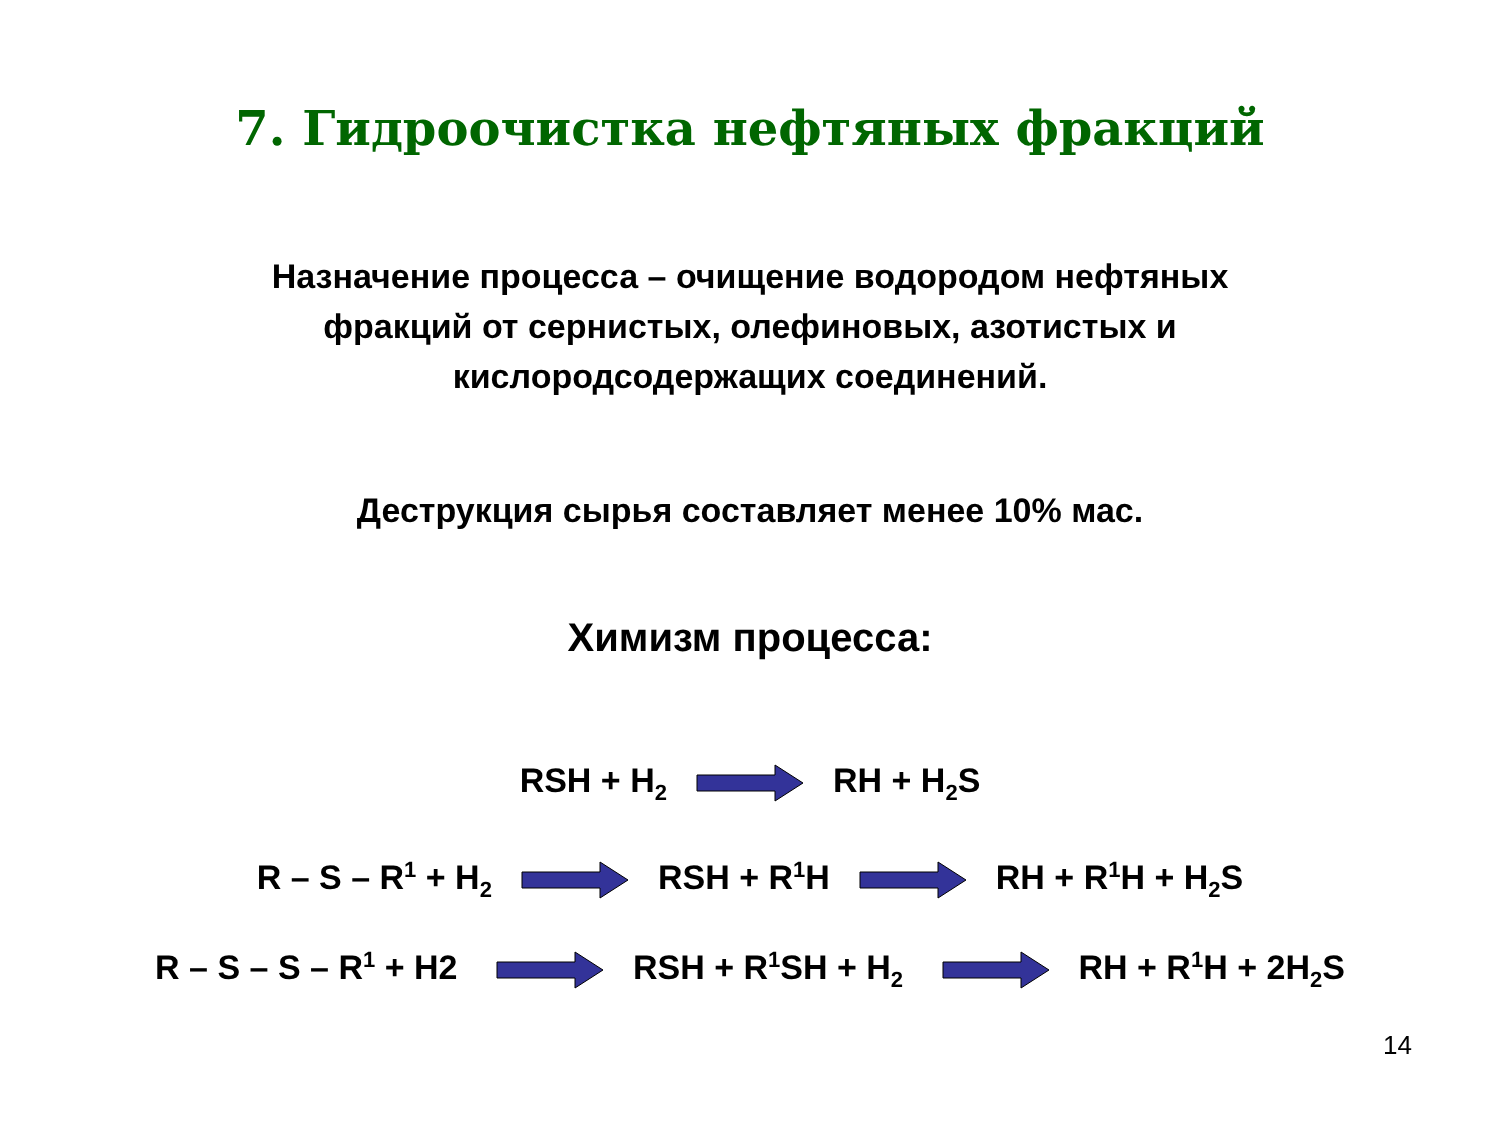7. Гидроочистка нефтяных фракций
Назначение процесса – очищение водородом нефтяных
фракций от сернистых, олефиновых, азотистых и
кислородсодержащих соединений.
Деструкция сырья составляет менее 10% мас.
Химизм процесса:
RSH + H<sub>2</sub>RH + H<sub>2</sub>S
R – S – R<sup>1</sup> + H<sub>2</sub>RSH + R<sup>1</sup>HRH + R<sup>1</sup>H + H<sub>2</sub>S
R – S – S – R<sup>1</sup> + H2 RSH + R<sup>1</sup>SH + H<sub>2</sub> RH + R<sup>1</sup>H + 2H<sub>2</sub>S
14